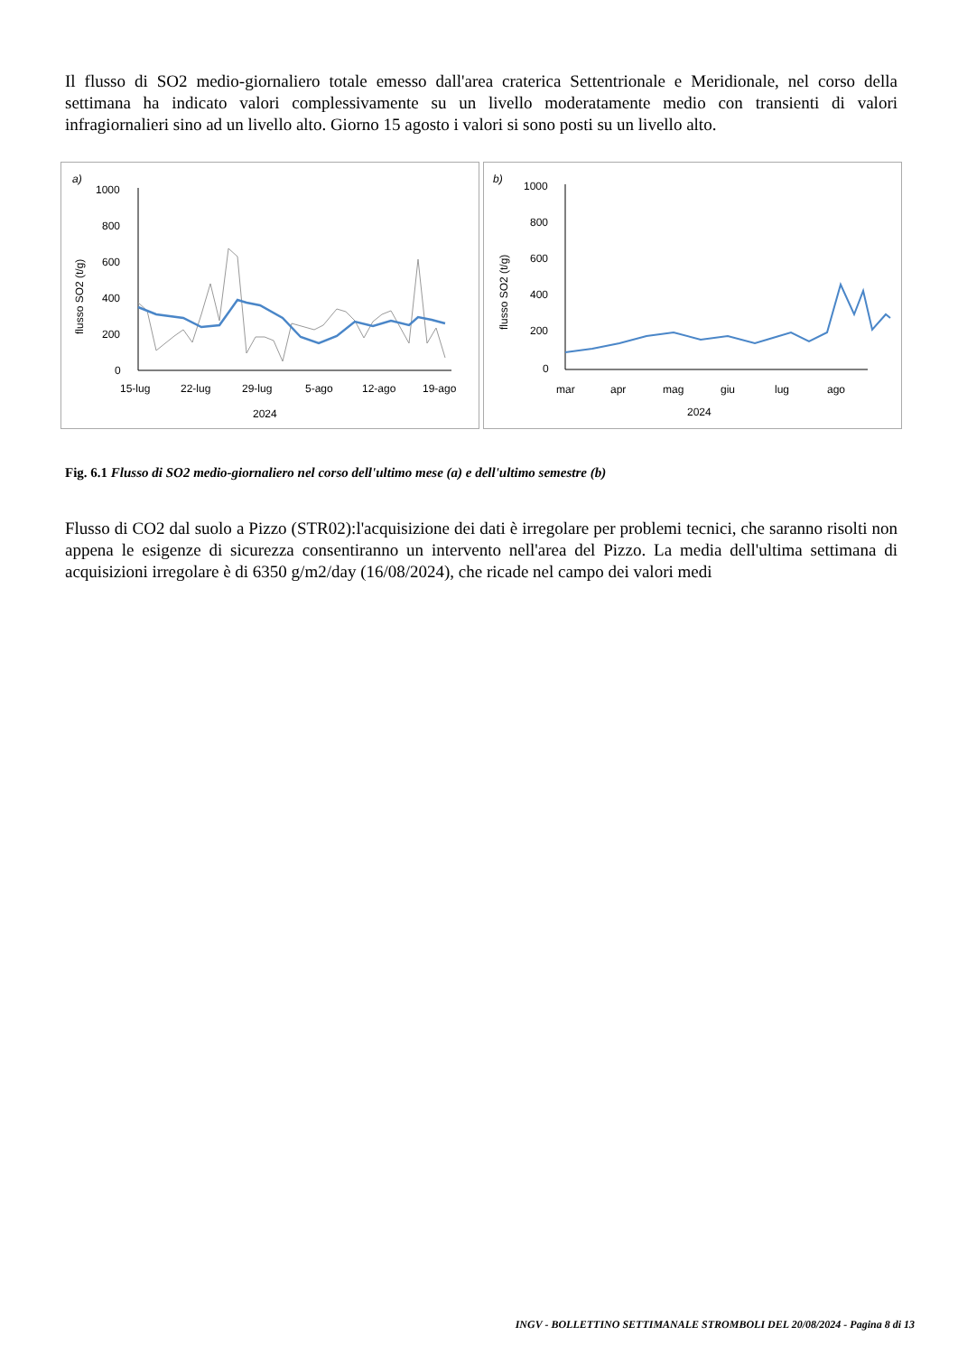Il flusso di SO2 medio-giornaliero totale emesso dall'area craterica Settentrionale e Meridionale, nel corso della settimana ha indicato valori complessivamente su un livello moderatamente medio con transienti di valori infragiornalieri sino ad un livello alto. Giorno 15 agosto i valori si sono posti su un livello alto.
a)
1000
800
600
400
200
0
flusso SO2 (t/g)
15-lug
22-lug
29-lug
5-ago
12-ago
19-ago
2024
b)
1000
800
600
400
200
0
flusso SO2 (t/g)
mar
apr
mag
giu
lug
ago
2024
Fig. 6.1 Flusso di SO2 medio-giornaliero nel corso dell'ultimo mese (a) e dell'ultimo semestre (b)
Flusso di CO2 dal suolo a Pizzo (STR02):l'acquisizione dei dati è irregolare per problemi tecnici, che saranno risolti non appena le esigenze di sicurezza consentiranno un intervento nell'area del Pizzo. La media dell'ultima settimana di acquisizioni irregolare è di 6350 g/m2/day (16/08/2024), che ricade nel campo dei valori medi
INGV - BOLLETTINO SETTIMANALE STROMBOLI DEL 20/08/2024 - Pagina 8 di 13